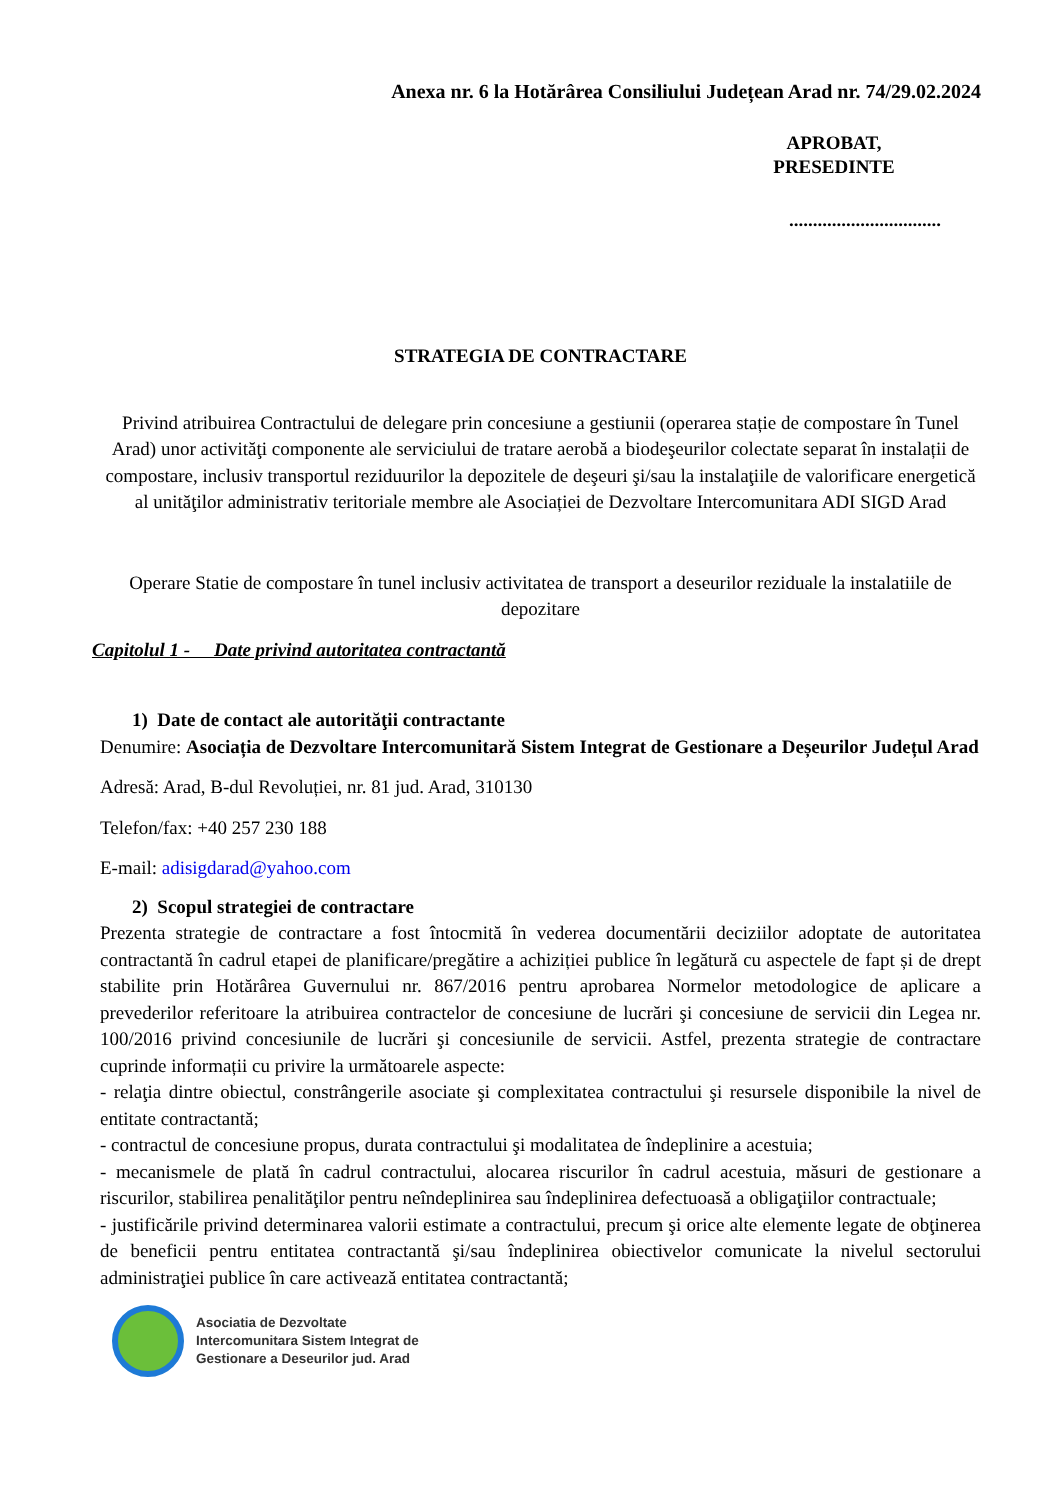Anexa nr. 6 la Hotărârea Consiliului Județean Arad nr. 74/29.02.2024
APROBAT,
PRESEDINTE
................................
STRATEGIA DE CONTRACTARE
Privind atribuirea Contractului de delegare prin concesiune a gestiunii (operarea stație de compostare în Tunel Arad) unor activităţi componente ale serviciului de tratare aerobă a biodeşeurilor colectate separat în instalații de compostare, inclusiv transportul reziduurilor la depozitele de deşeuri şi/sau la instalaţiile de valorificare energetică al unităţilor administrativ teritoriale membre ale Asociației de Dezvoltare Intercomunitara ADI SIGD Arad
Operare Statie de compostare în tunel inclusiv activitatea de transport a deseurilor reziduale la instalatiile de depozitare
Capitolul 1 - Date privind autoritatea contractantă
1) Date de contact ale autorităţii contractante
Denumire: Asociația de Dezvoltare Intercomunitară Sistem Integrat de Gestionare a Deșeurilor Județul Arad
Adresă: Arad, B-dul Revoluției, nr. 81 jud. Arad, 310130
Telefon/fax: +40 257 230 188
E-mail: adisigdarad@yahoo.com
2) Scopul strategiei de contractare
Prezenta strategie de contractare a fost întocmită în vederea documentării deciziilor adoptate de autoritatea contractantă în cadrul etapei de planificare/pregătire a achiziției publice în legătură cu aspectele de fapt și de drept stabilite prin Hotărârea Guvernului nr. 867/2016 pentru aprobarea Normelor metodologice de aplicare a prevederilor referitoare la atribuirea contractelor de concesiune de lucrări şi concesiune de servicii din Legea nr. 100/2016 privind concesiunile de lucrări şi concesiunile de servicii. Astfel, prezenta strategie de contractare cuprinde informații cu privire la următoarele aspecte:
- relaţia dintre obiectul, constrângerile asociate şi complexitatea contractului şi resursele disponibile la nivel de entitate contractantă;
- contractul de concesiune propus, durata contractului şi modalitatea de îndeplinire a acestuia;
- mecanismele de plată în cadrul contractului, alocarea riscurilor în cadrul acestuia, măsuri de gestionare a riscurilor, stabilirea penalităţilor pentru neîndeplinirea sau îndeplinirea defectuoasă a obligaţiilor contractuale;
- justificările privind determinarea valorii estimate a contractului, precum şi orice alte elemente legate de obţinerea de beneficii pentru entitatea contractantă şi/sau îndeplinirea obiectivelor comunicate la nivelul sectorului administraţiei publice în care activează entitatea contractantă;
Asociatia de Dezvoltate
Intercomunitara Sistem Integrat de
Gestionare a Deseurilor jud. Arad